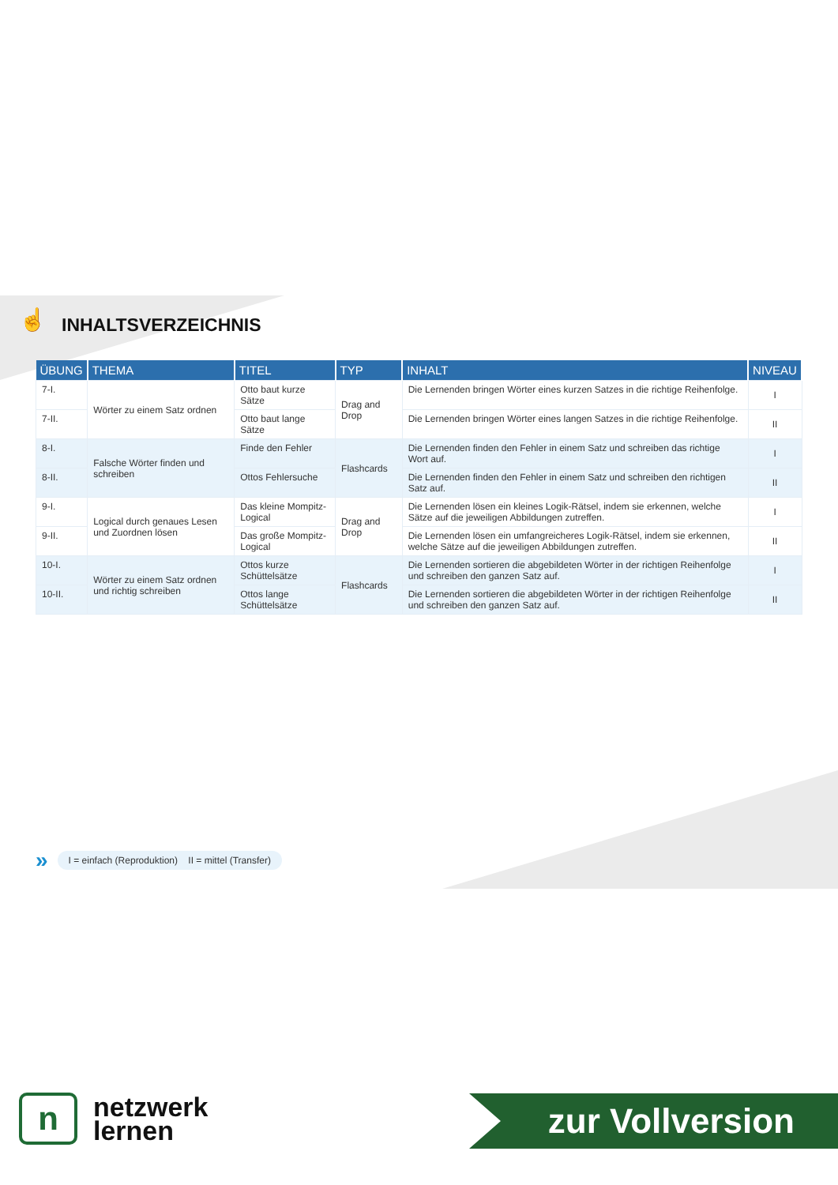☝ INHALTSVERZEICHNIS
| ÜBUNG | THEMA | TITEL | TYP | INHALT | NIVEAU |
| --- | --- | --- | --- | --- | --- |
| 7-I. | Wörter zu einem Satz ordnen | Otto baut kurze Sätze | Drag and Drop | Die Lernenden bringen Wörter eines kurzen Satzes in die richtige Reihenfolge. | I |
| 7-II. | | Otto baut lange Sätze | | Die Lernenden bringen Wörter eines langen Satzes in die richtige Reihenfolge. | II |
| 8-I. | Falsche Wörter finden und schreiben | Finde den Fehler | Flashcards | Die Lernenden finden den Fehler in einem Satz und schreiben das richtige Wort auf. | I |
| 8-II. | | Ottos Fehlersuche | | Die Lernenden finden den Fehler in einem Satz und schreiben den richtigen Satz auf. | II |
| 9-I. | Logical durch genaues Lesen und Zuordnen lösen | Das kleine Mompitz-Logical | Drag and Drop | Die Lernenden lösen ein kleines Logik-Rätsel, indem sie erkennen, welche Sätze auf die jeweiligen Abbildungen zutreffen. | I |
| 9-II. | | Das große Mompitz-Logical | | Die Lernenden lösen ein umfangreicheres Logik-Rätsel, indem sie erkennen, welche Sätze auf die jeweiligen Abbildungen zutreffen. | II |
| 10-I. | Wörter zu einem Satz ordnen und richtig schreiben | Ottos kurze Schüttelsätze | Flashcards | Die Lernenden sortieren die abgebildeten Wörter in der richtigen Reihenfolge und schreiben den ganzen Satz auf. | I |
| 10-II. | | Ottos lange Schüttelsätze | | Die Lernenden sortieren die abgebildeten Wörter in der richtigen Reihenfolge und schreiben den ganzen Satz auf. | II |
» I = einfach (Reproduktion) II = mittel (Transfer)
n
netzwerk
lernen
zur Vollversion